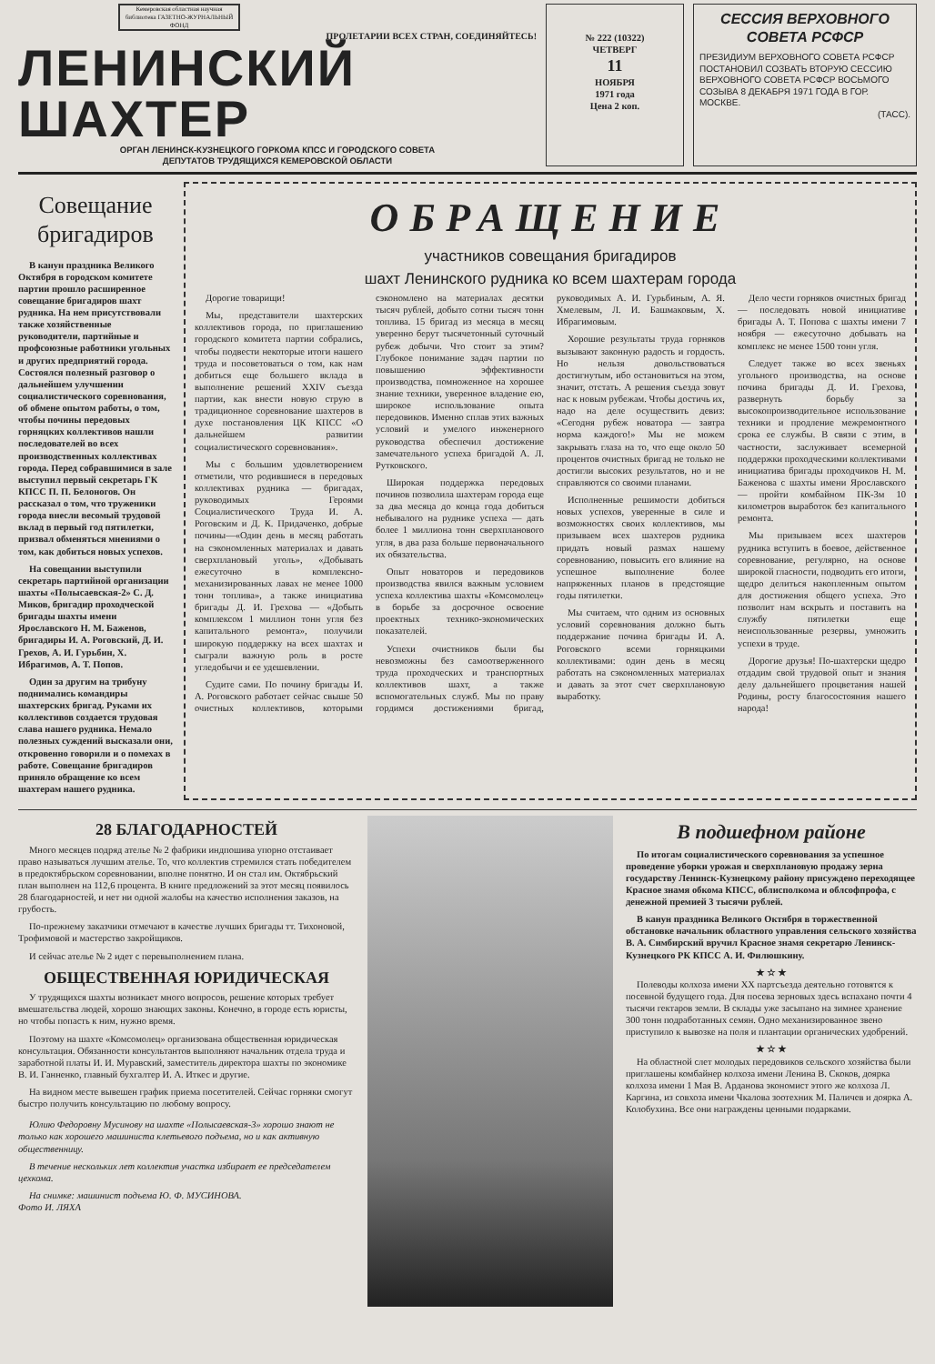Кемеровская областная научная библиотека ГАЗЕТНО-ЖУРНАЛЬНЫЙ ФОНД
ПРОЛЕТАРИИ ВСЕХ СТРАН, СОЕДИНЯЙТЕСЬ!
ЛЕНИНСКИЙ
ШАХТЕР
ОРГАН ЛЕНИНСК-КУЗНЕЦКОГО ГОРКОМА КПСС И ГОРОДСКОГО СОВЕТА
ДЕПУТАТОВ ТРУДЯЩИХСЯ КЕМЕРОВСКОЙ ОБЛАСТИ
№ 222 (10322)
ЧЕТВЕРГ
11
НОЯБРЯ
1971 года
Цена 2 коп.
СЕССИЯ ВЕРХОВНОГО СОВЕТА РСФСР
ПРЕЗИДИУМ ВЕРХОВНОГО СОВЕТА РСФСР ПОСТАНОВИЛ СОЗВАТЬ ВТОРУЮ СЕССИЮ ВЕРХОВНОГО СОВЕТА РСФСР ВОСЬМОГО СОЗЫВА 8 ДЕКАБРЯ 1971 ГОДА В ГОР. МОСКВЕ.
(ТАСС).
Совещание бригадиров
В канун праздника Великого Октября в городском комитете партии прошло расширенное совещание бригадиров шахт рудника. На нем присутствовали также хозяйственные руководители, партийные и профсоюзные работники угольных и других предприятий города. Состоялся полезный разговор о дальнейшем улучшении социалистического соревнования, об обмене опытом работы, о том, чтобы почины передовых горняцких коллективов нашли последователей во всех производственных коллективах города. Перед собравшимися в зале выступил первый секретарь ГК КПСС П. П. Белоногов. Он рассказал о том, что труженики города внесли весомый трудовой вклад в первый год пятилетки, призвал обменяться мнениями о том, как добиться новых успехов.
На совещании выступили секретарь партийной организации шахты «Полысаевская-2» С. Д. Миков, бригадир проходческой бригады шахты имени Ярославского Н. М. Баженов, бригадиры И. А. Роговский, Д. И. Грехов, А. И. Гурьбин, Х. Ибрагимов, А. Т. Попов.
Один за другим на трибуну поднимались командиры шахтерских бригад. Руками их коллективов создается трудовая слава нашего рудника. Немало полезных суждений высказали они, откровенно говорили и о помехах в работе. Совещание бригадиров приняло обращение ко всем шахтерам нашего рудника.
ОБРАЩЕНИЕ
участников совещания бригадиров
шахт Ленинского рудника ко всем шахтерам города
Дорогие товарищи!
Мы, представители шахтерских коллективов города, по приглашению городского комитета партии собрались, чтобы подвести некоторые итоги нашего труда и посоветоваться о том, как нам добиться еще большего вклада в выполнение решений XXIV съезда партии, как внести новую струю в традиционное соревнование шахтеров в духе постановления ЦК КПСС «О дальнейшем развитии социалистического соревнования».
Мы с большим удовлетворением отметили, что родившиеся в передовых коллективах рудника — бригадах, руководимых Героями Социалистического Труда И. А. Роговским и Д. К. Придаченко, добрые почины—«Один день в месяц работать на сэкономленных материалах и давать сверхплановый уголь», «Добывать ежесуточно в комплексно-механизированных лавах не менее 1000 тонн топлива», а также инициатива бригады Д. И. Грехова — «Добыть комплексом 1 миллион тонн угля без капитального ремонта», получили широкую поддержку на всех шахтах и сыграли важную роль в росте угледобычи и ее удешевлении.
Судите сами. По почину бригады И. А. Роговского работает сейчас свыше 50 очистных коллективов, которыми сэкономлено на материалах десятки тысяч рублей, добыто сотни тысяч тонн топлива. 15 бригад из месяца в месяц уверенно берут тысячетонный суточный рубеж добычи. Что стоит за этим? Глубокое понимание задач партии по повышению эффективности производства, помноженное на хорошее знание техники, уверенное владение ею, широкое использование опыта передовиков. Именно сплав этих важных условий и умелого инженерного руководства обеспечил достижение замечательного успеха бригадой А. Л. Рутковского.
Широкая поддержка передовых починов позволила шахтерам города еще за два месяца до конца года добиться небывалого на руднике успеха — дать более 1 миллиона тонн сверхпланового угля, в два раза больше первоначального их обязательства.
Опыт новаторов и передовиков производства явился важным условием успеха коллектива шахты «Комсомолец» в борьбе за досрочное освоение проектных технико-экономических показателей.
Успехи очистников были бы невозможны без самоотверженного труда проходческих и транспортных коллективов шахт, а также вспомогательных служб. Мы по праву гордимся достижениями бригад, руководимых А. И. Гурьбиным, А. Я. Хмелевым, Л. И. Башмаковым, Х. Ибрагимовым.
Хорошие результаты труда горняков вызывают законную радость и гордость. Но нельзя довольствоваться достигнутым, ибо остановиться на этом, значит, отстать. А решения съезда зовут нас к новым рубежам. Чтобы достичь их, надо на деле осуществить девиз: «Сегодня рубеж новатора — завтра норма каждого!» Мы не можем закрывать глаза на то, что еще около 50 процентов очистных бригад не только не достигли высоких результатов, но и не справляются со своими планами.
Исполненные решимости добиться новых успехов, уверенные в силе и возможностях своих коллективов, мы призываем всех шахтеров рудника придать новый размах нашему соревнованию, повысить его влияние на успешное выполнение более напряженных планов в предстоящие годы пятилетки.
Мы считаем, что одним из основных условий соревнования должно быть поддержание почина бригады И. А. Роговского всеми горняцкими коллективами: один день в месяц работать на сэкономленных материалах и давать за этот счет сверхплановую выработку.
Дело чести горняков очистных бригад — последовать новой инициативе бригады А. Т. Попова с шахты имени 7 ноября — ежесуточно добывать на комплекс не менее 1500 тонн угля.
Следует также во всех звеньях угольного производства, на основе почина бригады Д. И. Грехова, развернуть борьбу за высокопроизводительное использование техники и продление межремонтного срока ее службы. В связи с этим, в частности, заслуживает всемерной поддержки проходческими коллективами инициатива бригады проходчиков Н. М. Баженова с шахты имени Ярославского — пройти комбайном ПК-3м 10 километров выработок без капитального ремонта.
Мы призываем всех шахтеров рудника вступить в боевое, действенное соревнование, регулярно, на основе широкой гласности, подводить его итоги, щедро делиться накопленным опытом для достижения общего успеха. Это позволит нам вскрыть и поставить на службу пятилетки еще неиспользованные резервы, умножить успехи в труде.
Дорогие друзья! По-шахтерски щедро отдадим свой трудовой опыт и знания делу дальнейшего процветания нашей Родины, росту благосостояния нашего народа!
28 БЛАГОДАРНОСТЕЙ
Много месяцев подряд ателье № 2 фабрики индпошива упорно отстаивает право называться лучшим ателье. То, что коллектив стремился стать победителем в предоктябрьском соревновании, вполне понятно. И он стал им. Октябрьский план выполнен на 112,6 процента. В книге предложений за этот месяц появилось 28 благодарностей, и нет ни одной жалобы на качество исполнения заказов, на грубость.
По-прежнему заказчики отмечают в качестве лучших бригады тт. Тихоновой, Трофимовой и мастерство закройщиков.
И сейчас ателье № 2 идет с перевыполнением плана.
ОБЩЕСТВЕННАЯ ЮРИДИЧЕСКАЯ
У трудящихся шахты возникает много вопросов, решение которых требует вмешательства людей, хорошо знающих законы. Конечно, в городе есть юристы, но чтобы попасть к ним, нужно время.
Поэтому на шахте «Комсомолец» организована общественная юридическая консультация. Обязанности консультантов выполняют начальник отдела труда и заработной платы И. И. Муравский, заместитель директора шахты по экономике В. И. Ганненко, главный бухгалтер И. А. Иткес и другие.
На видном месте вывешен график приема посетителей. Сейчас горняки смогут быстро получить консультацию по любому вопросу.
Юлию Федоровну Мусинову на шахте «Полысаевская-3» хорошо знают не только как хорошего машиниста клетьевого подъема, но и как активную общественницу.
В течение нескольких лет коллектив участка избирает ее председателем цехкома.
На снимке: машинист подъема Ю. Ф. МУСИНОВА.
Фото И. ЛЯХА
В подшефном районе
По итогам социалистического соревнования за успешное проведение уборки урожая и сверхплановую продажу зерна государству Ленинск-Кузнецкому району присуждено переходящее Красное знамя обкома КПСС, облисполкома и облсофпрофа, с денежной премией 3 тысячи рублей.
В канун праздника Великого Октября в торжественной обстановке начальник областного управления сельского хозяйства В. А. Симбирский вручил Красное знамя секретарю Ленинск-Кузнецкого РК КПСС А. И. Филюшкину.
★ ☆ ★
Полеводы колхоза имени XX партсъезда деятельно готовятся к посевной будущего года. Для посева зерновых здесь вспахано почти 4 тысячи гектаров земли. В склады уже засыпано на зимнее хранение 300 тонн подработанных семян. Одно механизированное звено приступило к вывозке на поля и плантации органических удобрений.
★ ☆ ★
На областной слет молодых передовиков сельского хозяйства были приглашены комбайнер колхоза имени Ленина В. Скоков, доярка колхоза имени 1 Мая В. Арданова экономист этого же колхоза Л. Каргина, из совхоза имени Чкалова зоотехник М. Паличев и доярка А. Колобухина. Все они награждены ценными подарками.